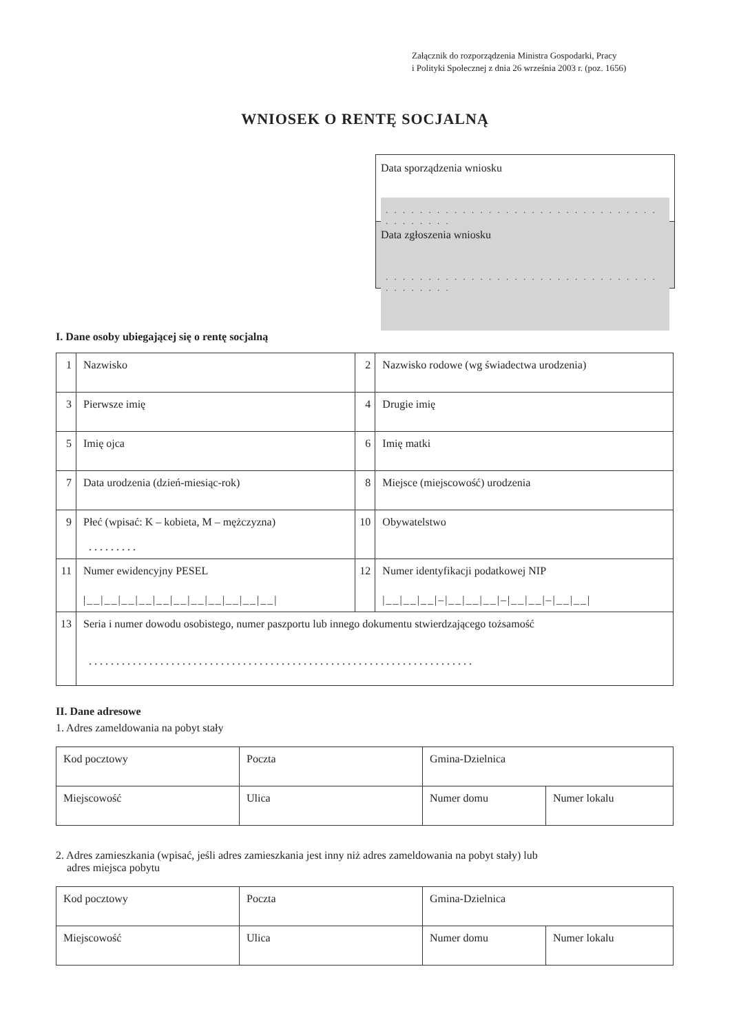Załącznik do rozporządzenia Ministra Gospodarki, Pracy
i Polityki Społecznej z dnia 26 września 2003 r. (poz. 1656)
WNIOSEK O RENTĘ SOCJALNĄ
Data sporządzenia wniosku
. . . . . . . . . . . . . . . . . . . . . . . . . . . . . . . . . . . . . . . .
Data zgłoszenia wniosku
. . . . . . . . . . . . . . . . . . . . . . . . . . . . . . . . . . . . . . . .
I. Dane osoby ubiegającej się o rentę socjalną
| 1 | Nazwisko | 2 | Nazwisko rodowe (wg świadectwa urodzenia) |
| 3 | Pierwsze imię | 4 | Drugie imię |
| 5 | Imię ojca | 6 | Imię matki |
| 7 | Data urodzenia (dzień-miesiąc-rok) | 8 | Miejsce (miejscowość) urodzenia |
| 9 | Płeć (wpisać: K – kobieta, M – mężczyzna) . . . . . . . . . | 10 | Obywatelstwo |
| 11 | Numer ewidencyjny PESEL /__/__/__/__/__/__/__/__/__/__/__/ | 12 | Numer identyfikacji podatkowej NIP /__/__/__/–/__/__/__/–/__/__/–/__/__/ |
| 13 | Seria i numer dowodu osobistego, numer paszportu lub innego dokumentu stwierdzającego tożsamość . . . . . . . . . . . . . . . . . . . . . . . . . . . . . . . . . . . . . . . . . . . . . . . . . . . . . . . . . . . . . . . . . . . . . . | | |
II. Dane adresowe
1. Adres zameldowania na pobyt stały
| Kod pocztowy | Poczta | Gmina-Dzielnica | |
| Miejscowość | Ulica | Numer domu | Numer lokalu |
2. Adres zamieszkania (wpisać, jeśli adres zamieszkania jest inny niż adres zameldowania na pobyt stały) lub
adres miejsca pobytu
| Kod pocztowy | Poczta | Gmina-Dzielnica | |
| Miejscowość | Ulica | Numer domu | Numer lokalu |